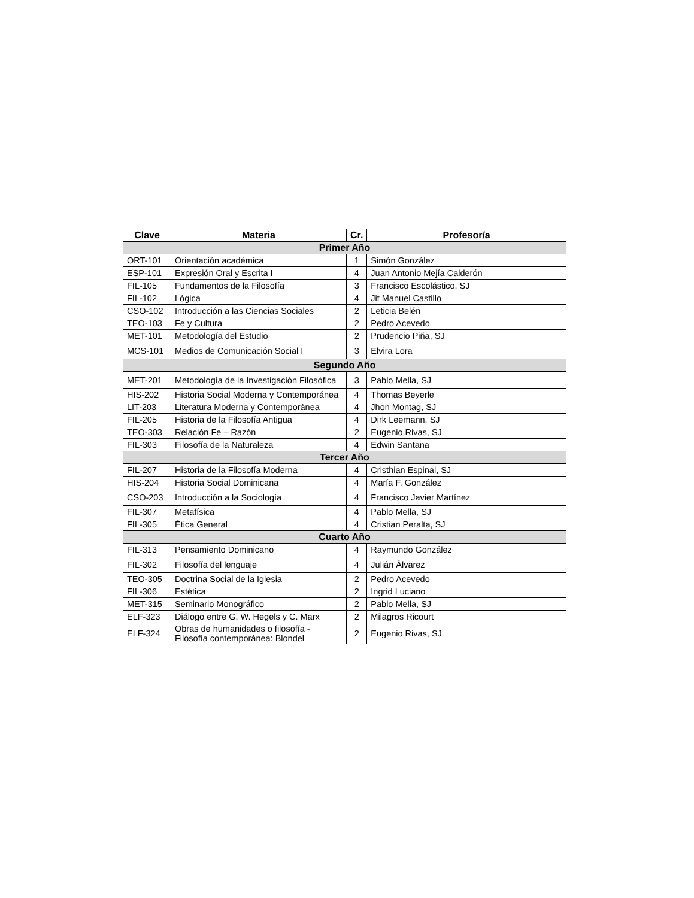| Clave | Materia | Cr. | Profesor/a |
| --- | --- | --- | --- |
| Primer Año | | | |
| ORT-101 | Orientación académica | 1 | Simón González |
| ESP-101 | Expresión Oral y Escrita I | 4 | Juan Antonio Mejía Calderón |
| FIL-105 | Fundamentos de la Filosofía | 3 | Francisco Escolástico, SJ |
| FIL-102 | Lógica | 4 | Jit Manuel Castillo |
| CSO-102 | Introducción a las Ciencias Sociales | 2 | Leticia Belén |
| TEO-103 | Fe y Cultura | 2 | Pedro Acevedo |
| MET-101 | Metodología del Estudio | 2 | Prudencio Piña, SJ |
| MCS-101 | Medios de Comunicación Social I | 3 | Elvira Lora |
| Segundo Año | | | |
| MET-201 | Metodología de la Investigación Filosófica | 3 | Pablo Mella, SJ |
| HIS-202 | Historia Social Moderna y Contemporánea | 4 | Thomas Beyerle |
| LIT-203 | Literatura Moderna y Contemporánea | 4 | Jhon Montag, SJ |
| FIL-205 | Historia de la Filosofía Antigua | 4 | Dirk Leemann, SJ |
| TEO-303 | Relación Fe – Razón | 2 | Eugenio Rivas, SJ |
| FIL-303 | Filosofía de la Naturaleza | 4 | Edwin Santana |
| Tercer Año | | | |
| FIL-207 | Historia de la Filosofía Moderna | 4 | Cristhian Espinal, SJ |
| HIS-204 | Historia Social Dominicana | 4 | María F. González |
| CSO-203 | Introducción a la Sociología | 4 | Francisco Javier Martínez |
| FIL-307 | Metafísica | 4 | Pablo Mella, SJ |
| FIL-305 | Ética General | 4 | Cristian Peralta, SJ |
| Cuarto Año | | | |
| FIL-313 | Pensamiento Dominicano | 4 | Raymundo González |
| FIL-302 | Filosofía del lenguaje | 4 | Julián Álvarez |
| TEO-305 | Doctrina Social de la Iglesia | 2 | Pedro Acevedo |
| FIL-306 | Estética | 2 | Ingrid Luciano |
| MET-315 | Seminario Monográfico | 2 | Pablo Mella, SJ |
| ELF-323 | Diálogo entre G. W. Hegels y C. Marx | 2 | Milagros Ricourt |
| ELF-324 | Obras de humanidades o filosofía - Filosofía contemporánea: Blondel | 2 | Eugenio Rivas, SJ |